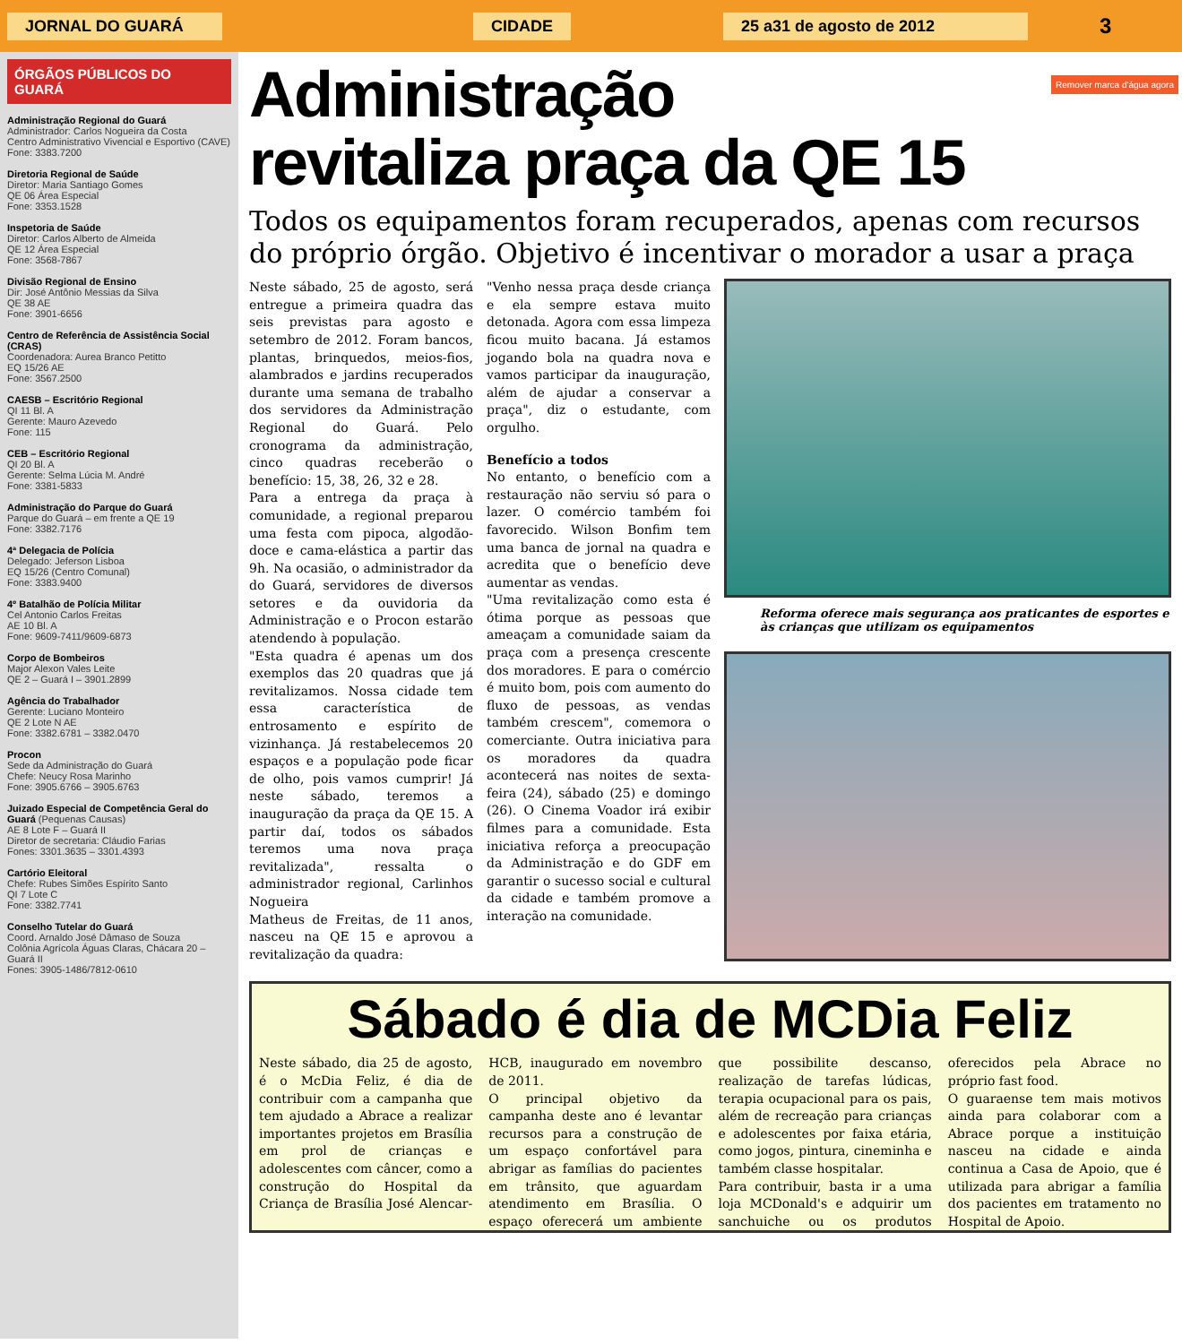JORNAL DO GUARÁ CIDADE 25 a31 de agosto de 2012
3
Remover marca d'água agora
ÓRGÃOS PÚBLICOS DO GUARÁ
Administração Regional do Guará
Administrador: Carlos Nogueira da Costa
Centro Administrativo Vivencial e Esportivo (CAVE)
Fone: 3383.7200
Diretoria Regional de Saúde
Diretor: Maria Santiago Gomes
QE 06 Área Especial
Fone: 3353.1528
Inspetoria de Saúde
Diretor: Carlos Alberto de Almeida
QE 12 Área Especial
Fone: 3568-7867
Divisão Regional de Ensino
Dir: José Antônio Messias da Silva
QE 38 AE
Fone: 3901-6656
Centro de Referência de Assistência Social (CRAS)
Coordenadora: Aurea Branco Petitto
EQ 15/26 AE
Fone: 3567.2500
CAESB – Escritório Regional
QI 11 Bl. A
Gerente: Mauro Azevedo
Fone: 115
CEB – Escritório Regional
QI 20 Bl. A
Gerente: Selma Lúcia M. André
Fone: 3381-5833
Administração do Parque do Guará
Parque do Guará – em frente a QE 19
Fone: 3382.7176
4ª Delegacia de Polícia
Delegado: Jeferson Lisboa
EQ 15/26 (Centro Comunal)
Fone: 3383.9400
4º Batalhão de Polícia Militar
Cel Antonio Carlos Freitas
AE 10 Bl. A
Fone: 9609-7411/9609-6873
Corpo de Bombeiros
Major Alexon Vales Leite
QE 2 – Guará I – 3901.2899
Agência do Trabalhador
Gerente: Luciano Monteiro
QE 2 Lote N AE
Fone: 3382.6781 – 3382.0470
Procon
Sede da Administração do Guará
Chefe: Neucy Rosa Marinho
Fone: 3905.6766 – 3905.6763
Juizado Especial de Competência Geral do Guará (Pequenas Causas)
AE 8 Lote F – Guará II
Diretor de secretaria: Cláudio Farias
Fones: 3301.3635 – 3301.4393
Cartório Eleitoral
Chefe: Rubes Simões Espírito Santo
QI 7 Lote C
Fone: 3382.7741
Conselho Tutelar do Guará
Coord. Arnaldo José Dâmaso de Souza
Colônia Agrícola Águas Claras, Chácara 20 – Guará II
Fones: 3905-1486/7812-0610
Administração
revitaliza praça da QE 15
Todos os equipamentos foram recuperados, apenas com recursos do próprio órgão. Objetivo é incentivar o morador a usar a praça
Neste sábado, 25 de agosto, será entregue a primeira quadra das seis previstas para agosto e setembro de 2012. Foram bancos, plantas, brinquedos, meios-fios, alambrados e jardins recuperados durante uma semana de trabalho dos servidores da Administração Regional do Guará. Pelo cronograma da administração, cinco quadras receberão o benefício: 15, 38, 26, 32 e 28.
Para a entrega da praça à comunidade, a regional preparou uma festa com pipoca, algodão-doce e cama-elástica a partir das 9h. Na ocasião, o administrador da do Guará, servidores de diversos setores e da ouvidoria da Administração e o Procon estarão atendendo à população.
"Esta quadra é apenas um dos exemplos das 20 quadras que já revitalizamos. Nossa cidade tem essa característica de entrosamento e espírito de vizinhança. Já restabelecemos 20 espaços e a população pode ficar de olho, pois vamos cumprir! Já neste sábado, teremos a inauguração da praça da QE 15. A partir daí, todos os sábados teremos uma nova praça revitalizada", ressalta o administrador regional, Carlinhos Nogueira
Matheus de Freitas, de 11 anos, nasceu na QE 15 e aprovou a revitalização da quadra:
"Venho nessa praça desde criança e ela sempre estava muito detonada. Agora com essa limpeza ficou muito bacana. Já estamos jogando bola na quadra nova e vamos participar da inauguração, além de ajudar a conservar a praça", diz o estudante, com orgulho.
Benefício a todos
No entanto, o benefício com a restauração não serviu só para o lazer. O comércio também foi favorecido. Wilson Bonfim tem uma banca de jornal na quadra e acredita que o benefício deve aumentar as vendas.
"Uma revitalização como esta é ótima porque as pessoas que ameaçam a comunidade saiam da praça com a presença crescente dos moradores. E para o comércio é muito bom, pois com aumento do fluxo de pessoas, as vendas também crescem", comemora o comerciante. Outra iniciativa para os moradores da quadra acontecerá nas noites de sexta-feira (24), sábado (25) e domingo (26). O Cinema Voador irá exibir filmes para a comunidade. Esta iniciativa reforça a preocupação da Administração e do GDF em garantir o sucesso social e cultural da cidade e também promove a interação na comunidade.
Reforma oferece mais segurança aos praticantes de esportes e às crianças que utilizam os equipamentos
Sábado é dia de MCDia Feliz
Neste sábado, dia 25 de agosto, é o McDia Feliz, é dia de contribuir com a campanha que tem ajudado a Abrace a realizar importantes projetos em Brasília em prol de crianças e adolescentes com câncer, como a construção do Hospital da Criança de Brasília José Alencar-HCB, inaugurado em novembro de 2011.
O principal objetivo da campanha deste ano é levantar recursos para a construção de um espaço confortável para abrigar as famílias do pacientes em trânsito, que aguardam atendimento em Brasília. O espaço oferecerá um ambiente que possibilite descanso, realização de tarefas lúdicas, terapia ocupacional para os pais, além de recreação para crianças e adolescentes por faixa etária, como jogos, pintura, cineminha e também classe hospitalar.
Para contribuir, basta ir a uma loja MCDonald's e adquirir um sanchuiche ou os produtos oferecidos pela Abrace no próprio fast food.
O guaraense tem mais motivos ainda para colaborar com a Abrace porque a instituição nasceu na cidade e ainda continua a Casa de Apoio, que é utilizada para abrigar a família dos pacientes em tratamento no Hospital de Apoio.